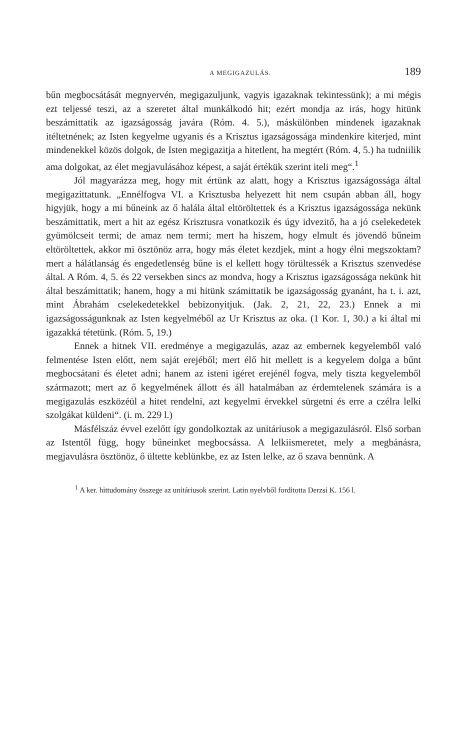A MEGIGAZULÁS. 189
bűn megbocsátását megnyervén, megigazuljunk, vagyis igazaknak tekintessünk); a mi mégis ezt teljessé teszi, az a szeretet által munkálkodó hit; ezért mondja az irás, hogy hitünk beszámittatik az igazságosság javára (Róm. 4. 5.), máskülönben mindenek igazaknak itéltetnének; az Isten kegyelme ugyanis és a Krisztus igazságossága mindenkire kiterjed, mint mindenekkel közös dolgok, de Isten megigazitja a hitetlent, ha megtért (Róm. 4, 5.) ha tudniilik ama dolgokat, az élet megjavulásához képest, a saját értékük szerint iteli meg“.<sup>1</sup>
Jól magyarázza meg, hogy mit értünk az alatt, hogy a Krisztus igazságossága által megigazittatunk. „Ennélfogva VI. a Krisztusba helyezett hit nem csupán abban áll, hogy higyjük, hogy a mi bűneink az ő halála által eltöröltettek és a Krisztus igazságossága nekünk beszámittatik, mert a hit az egész Krisztusra vonatkozik és úgy idvezitő, ha a jó cselekedetek gyümölcseit termi; de amaz nem termi; mert ha hiszem, hogy elmult és jövendő bűneim eltöröltettek, akkor mi ösztönöz arra, hogy más életet kezdjek, mint a hogy élni megszoktam? mert a hálátlanság és engedetlenség bűne is el kellett hogy törültessék a Krisztus szenvedése által. A Róm. 4, 5. és 22 versekben sincs az mondva, hogy a Krisztus igazságossága nekünk hit által beszámittatik; hanem, hogy a mi hitünk számittatik be igazságosság gyanánt, ha t. i. azt, mint Ábrahám cselekedetekkel bebizonyitjuk. (Jak. 2, 21, 22, 23.) Ennek a mi igazságosságunknak az Isten kegyelméből az Ur Krisztus az oka. (1 Kor. 1, 30.) a ki által mi igazakká tétetünk. (Róm. 5, 19.)
Ennek a hitnek VII. eredménye a megigazulás, azaz az embernek kegyelemből való felmentése Isten előtt, nem saját erejéből; mert élő hit mellett is a kegyelem dolga a bűnt megbocsátani és életet adni; hanem az isteni igéret erejénél fogva, mely tiszta kegyelemből származott; mert az ő kegyelmének állott és áll hatalmában az érdemtelenek számára is a megigazulás eszközéül a hitet rendelni, azt kegyelmi érvekkel sürgetni és erre a czélra lelki szolgákat küldeni“. (i. m. 229 l.)
Másfélszáz évvel ezelőtt így gondolkoztak az unitáriusok a megigazulásról. Első sorban az Istentől függ, hogy bűneinket megbocsássa. A lelkiismeretet, mely a megbánásra, megjavulásra ösztönöz, ő ültette keblünkbe, ez az Isten lelke, az ő szava bennünk. A
<sup>1</sup> A ker. hittudomány összege az unitáriusok szerint. Latin nyelvből forditotta Derzsi K. 156 l.